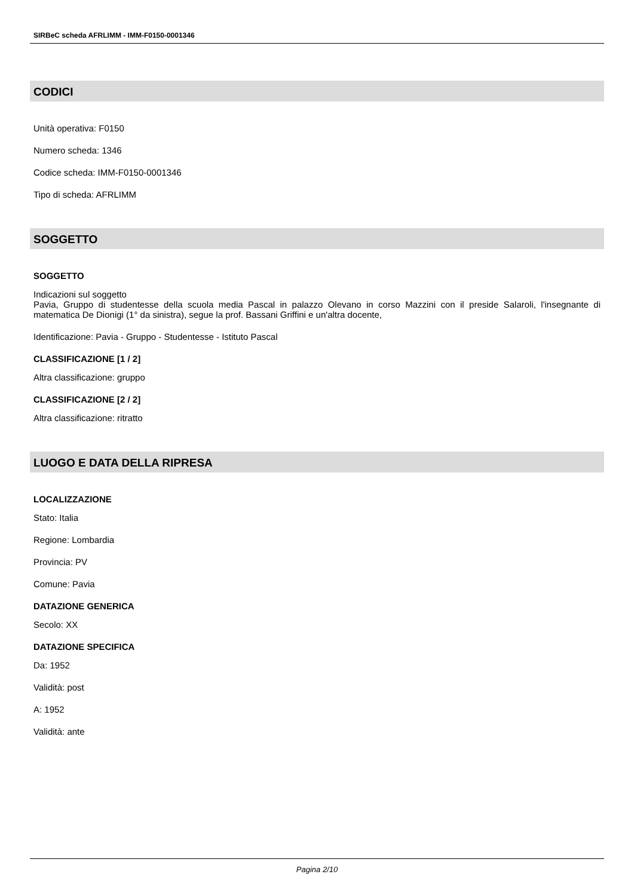SIRBeC scheda AFRLIMM - IMM-F0150-0001346
CODICI
Unità operativa: F0150
Numero scheda: 1346
Codice scheda: IMM-F0150-0001346
Tipo di scheda: AFRLIMM
SOGGETTO
SOGGETTO
Indicazioni sul soggetto
Pavia, Gruppo di studentesse della scuola media Pascal in palazzo Olevano in corso Mazzini con il preside Salaroli, l'insegnante di matematica De Dionigi (1° da sinistra), segue la prof. Bassani Griffini e un'altra docente,
Identificazione: Pavia - Gruppo - Studentesse - Istituto Pascal
CLASSIFICAZIONE [1 / 2]
Altra classificazione: gruppo
CLASSIFICAZIONE [2 / 2]
Altra classificazione: ritratto
LUOGO E DATA DELLA RIPRESA
LOCALIZZAZIONE
Stato: Italia
Regione: Lombardia
Provincia: PV
Comune: Pavia
DATAZIONE GENERICA
Secolo: XX
DATAZIONE SPECIFICA
Da: 1952
Validità: post
A: 1952
Validità: ante
Pagina 2/10